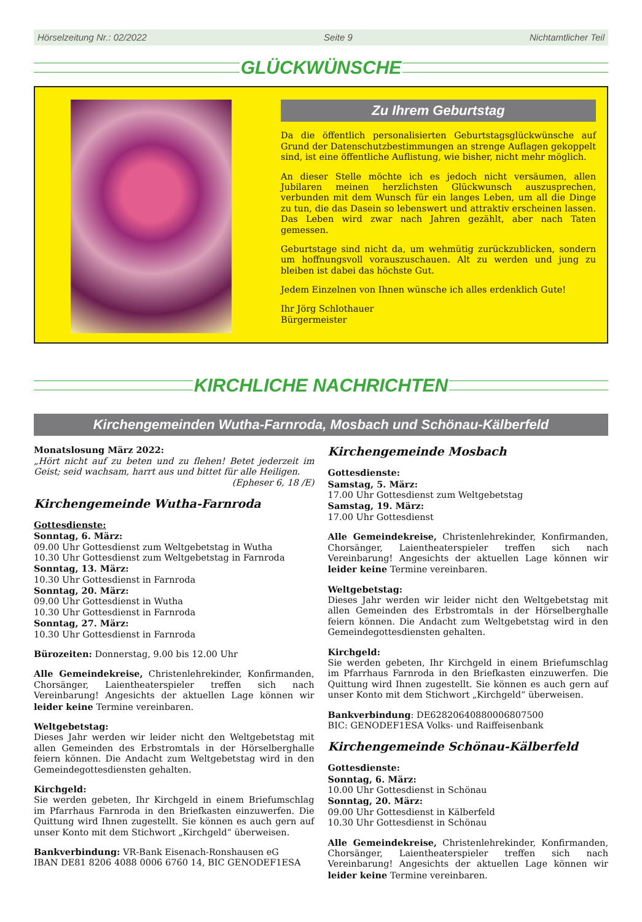Hörselzeitung Nr.: 02/2022 Seite 9 Nichtamtlicher Teil
GLÜCKWÜNSCHE
Zu Ihrem Geburtstag
Da die öffentlich personalisierten Geburtstagsglückwünsche auf Grund der Datenschutzbestimmungen an strenge Auflagen gekoppelt sind, ist eine öffentliche Auflistung, wie bisher, nicht mehr möglich.
An dieser Stelle möchte ich es jedoch nicht versäumen, allen Jubilaren meinen herzlichsten Glückwunsch auszusprechen, verbunden mit dem Wunsch für ein langes Leben, um all die Dinge zu tun, die das Dasein so lebenswert und attraktiv erscheinen lassen. Das Leben wird zwar nach Jahren gezählt, aber nach Taten gemessen.
Geburtstage sind nicht da, um wehmütig zurückzublicken, sondern um hoffnungsvoll vorauszuschauen. Alt zu werden und jung zu bleiben ist dabei das höchste Gut.
Jedem Einzelnen von Ihnen wünsche ich alles erdenklich Gute!
Ihr Jörg Schlothauer
Bürgermeister
KIRCHLICHE NACHRICHTEN
Kirchengemeinden Wutha-Farnroda, Mosbach und Schönau-Kälberfeld
Monatslosung März 2022:
„Hört nicht auf zu beten und zu flehen! Betet jederzeit im Geist; seid wachsam, harrt aus und bittet für alle Heiligen.
(Epheser 6, 18 /E)
Kirchengemeinde Wutha-Farnroda
Gottesdienste:
Sonntag, 6. März:
09.00 Uhr Gottesdienst zum Weltgebetstag in Wutha
10.30 Uhr Gottesdienst zum Weltgebetstag in Farnroda
Sonntag, 13. März:
10.30 Uhr Gottesdienst in Farnroda
Sonntag, 20. März:
09.00 Uhr Gottesdienst in Wutha
10.30 Uhr Gottesdienst in Farnroda
Sonntag, 27. März:
10.30 Uhr Gottesdienst in Farnroda
Bürozeiten: Donnerstag, 9.00 bis 12.00 Uhr
Alle Gemeindekreise, Christenlehrekinder, Konfirmanden, Chorsänger, Laientheaterspieler treffen sich nach Vereinbarung! Angesichts der aktuellen Lage können wir leider keine Termine vereinbaren.
Weltgebetstag:
Dieses Jahr werden wir leider nicht den Weltgebetstag mit allen Gemeinden des Erbstromtals in der Hörselberghalle feiern können. Die Andacht zum Weltgebetstag wird in den Gemeindegottesdiensten gehalten.
Kirchgeld:
Sie werden gebeten, Ihr Kirchgeld in einem Briefumschlag im Pfarrhaus Farnroda in den Briefkasten einzuwerfen. Die Quittung wird Ihnen zugestellt. Sie können es auch gern auf unser Konto mit dem Stichwort „Kirchgeld“ überweisen.
Bankverbindung: VR-Bank Eisenach-Ronshausen eG
IBAN DE81 8206 4088 0006 6760 14, BIC GENODEF1ESA
Kirchengemeinde Mosbach
Gottesdienste:
Samstag, 5. März:
17.00 Uhr Gottesdienst zum Weltgebetstag
Samstag, 19. März:
17.00 Uhr Gottesdienst
Alle Gemeindekreise, Christenlehrekinder, Konfirmanden, Chorsänger, Laientheaterspieler treffen sich nach Vereinbarung! Angesichts der aktuellen Lage können wir leider keine Termine vereinbaren.
Weltgebetstag:
Dieses Jahr werden wir leider nicht den Weltgebetstag mit allen Gemeinden des Erbstromtals in der Hörselberghalle feiern können. Die Andacht zum Weltgebetstag wird in den Gemeindegottesdiensten gehalten.
Kirchgeld:
Sie werden gebeten, Ihr Kirchgeld in einem Briefumschlag im Pfarrhaus Farnroda in den Briefkasten einzuwerfen. Die Quittung wird Ihnen zugestellt. Sie können es auch gern auf unser Konto mit dem Stichwort „Kirchgeld“ überweisen.
Bankverbindung: DE62820640880006807500
BIC: GENODEF1ESA Volks- und Raiffeisenbank
Kirchengemeinde Schönau-Kälberfeld
Gottesdienste:
Sonntag, 6. März:
10.00 Uhr Gottesdienst in Schönau
Sonntag, 20. März:
09.00 Uhr Gottesdienst in Kälberfeld
10.30 Uhr Gottesdienst in Schönau
Alle Gemeindekreise, Christenlehrekinder, Konfirmanden, Chorsänger, Laientheaterspieler treffen sich nach Vereinbarung! Angesichts der aktuellen Lage können wir leider keine Termine vereinbaren.